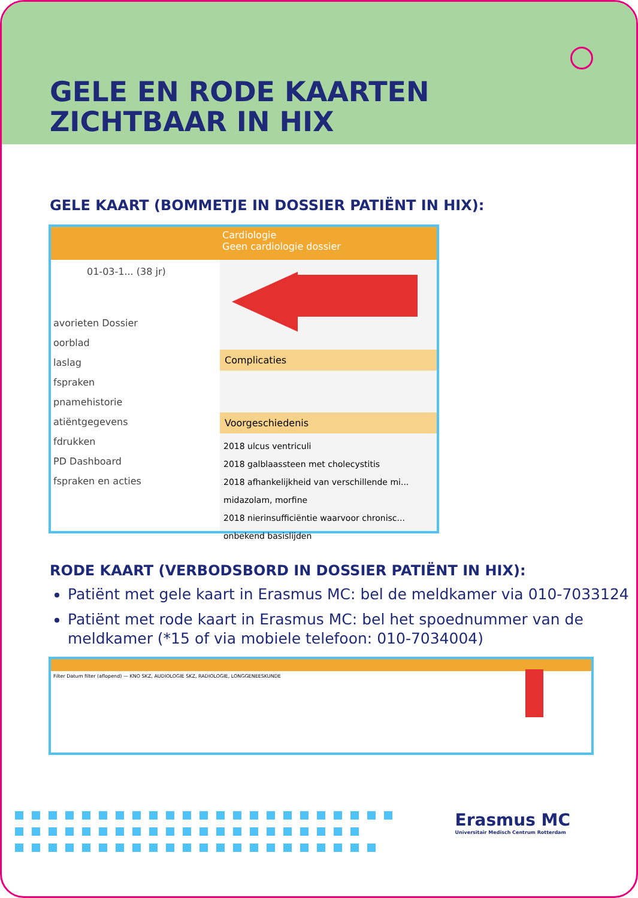GELE EN RODE KAARTEN
ZICHTBAAR IN HIX
GELE KAART (BOMMETJE IN DOSSIER PATIËNT IN HIX):
01-03-1... (38 jr)
avorieten Dossier
oorblad
laslag
fspraken
pnamehistorie
atiëntgegevens
fdrukken
PD Dashboard
fspraken en acties
Cardiologie
Geen cardiologie dossier
Complicaties
Voorgeschiedenis
2018 ulcus ventriculi
2018 galblaassteen met cholecystitis
2018 afhankelijkheid van verschillende mi... midazolam, morfine
2018 nierinsufficiëntie waarvoor chronisc... onbekend basislijden
RODE KAART (VERBODSBORD IN DOSSIER PATIËNT IN HIX):
Patiënt met gele kaart in Erasmus MC: bel de meldkamer via 010-7033124
Patiënt met rode kaart in Erasmus MC: bel het spoednummer van de meldkamer (*15 of via mobiele telefoon: 010-7034004)
Filter Datum filter (aflopend) — KNO SKZ, AUDIOLOGIE SKZ, RADIOLOGIE, LONGGENEESKUNDE
Erasmus MC
Universitair Medisch Centrum Rotterdam